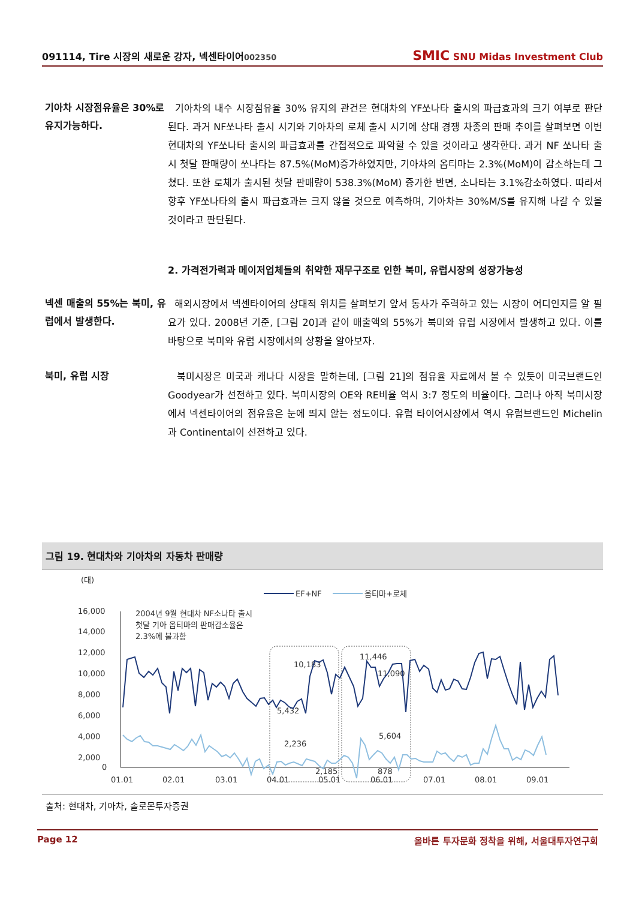091114, Tire 시장의 새로운 강자, 넥센타이어002350
SMIC SNU Midas Investment Club
기아차 시장점유율은 30%로 유지가능하다.
기아차의 내수 시장점유율 30% 유지의 관건은 현대차의 YF쏘나타 출시의 파급효과의 크기 여부로 판단된다. 과거 NF쏘나타 출시 시기와 기아차의 로체 출시 시기에 상대 경쟁 차종의 판매 추이를 살펴보면 이번 현대차의 YF쏘나타 출시의 파급효과를 간접적으로 파악할 수 있을 것이라고 생각한다. 과거 NF 쏘나타 출시 첫달 판매량이 쏘나타는 87.5%(MoM)증가하였지만, 기아차의 옵티마는 2.3%(MoM)이 감소하는데 그쳤다. 또한 로체가 출시된 첫달 판매량이 538.3%(MoM) 증가한 반면, 소나타는 3.1%감소하였다. 따라서 향후 YF쏘나타의 출시 파급효과는 크지 않을 것으로 예측하며, 기아차는 30%M/S를 유지해 나갈 수 있을 것이라고 판단된다.
2. 가격전가력과 메이저업체들의 취약한 재무구조로 인한 북미, 유럽시장의 성장가능성
넥센 매출의 55%는 북미, 유럽에서 발생한다.
해외시장에서 넥센타이어의 상대적 위치를 살펴보기 앞서 동사가 주력하고 있는 시장이 어디인지를 알 필요가 있다. 2008년 기준, [그림 20]과 같이 매출액의 55%가 북미와 유럽 시장에서 발생하고 있다. 이를 바탕으로 북미와 유럽 시장에서의 상황을 알아보자.
북미, 유럽 시장
북미시장은 미국과 캐나다 시장을 말하는데, [그림 21]의 점유율 자료에서 볼 수 있듯이 미국브랜드인 Goodyear가 선전하고 있다. 북미시장의 OE와 RE비율 역시 3:7 정도의 비율이다. 그러나 아직 북미시장에서 넥센타이어의 점유율은 눈에 띄지 않는 정도이다. 유럽 타이어시장에서 역시 유럽브랜드인 Michelin과 Continental이 선전하고 있다.
그림 19. 현대차와 기아차의 자동차 판매량
(대)
EF+NF
옵티마+로체
16,000
14,000
12,000
10,000
8,000
6,000
4,000
2,000
0
01.01
02.01
03.01
04.01
05.01
06.01
07.01
08.01
09.01
2004년 9월 현대차 NF소나타 출시
첫달 기아 옵티마의 판매감소율은
2.3%에 불과함
10,183
11,446
11,090
5,432
5,604
2,236
2,185
878
출처: 현대차, 기아차, 솔로몬투자증권
Page 12 올바른 투자문화 정착을 위해, 서울대투자연구회